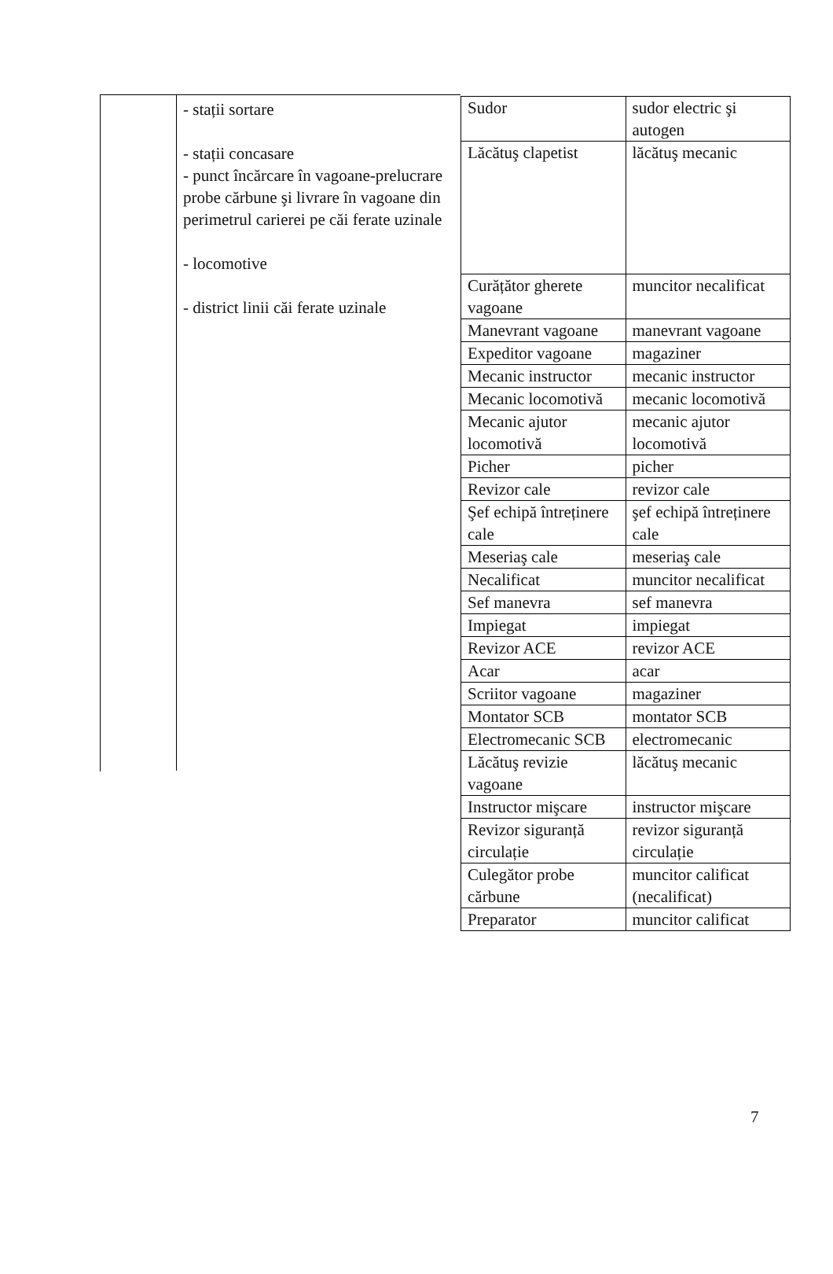- stații sortare
- stații concasare
- punct încărcare în vagoane-prelucrare probe cărbune şi livrare în vagoane din perimetrul carierei pe căi ferate uzinale
- locomotive
- district linii căi ferate uzinale
| Sudor | sudor electric şi autogen |
| Lăcătuş clapetist | lăcătuş mecanic |
| Curățător gherete vagoane | muncitor necalificat |
| Manevrant vagoane | manevrant vagoane |
| Expeditor vagoane | magaziner |
| Mecanic instructor | mecanic instructor |
| Mecanic locomotivă | mecanic locomotivă |
| Mecanic ajutor locomotivă | mecanic ajutor locomotivă |
| Picher | picher |
| Revizor cale | revizor cale |
| Şef echipă întreținere cale | şef echipă întreținere cale |
| Meseriaş cale | meseriaş cale |
| Necalificat | muncitor necalificat |
| Sef manevra | sef manevra |
| Impiegat | impiegat |
| Revizor ACE | revizor ACE |
| Acar | acar |
| Scriitor vagoane | magaziner |
| Montator SCB | montator SCB |
| Electromecanic SCB | electromecanic |
| Lăcătuş revizie vagoane | lăcătuş mecanic |
| Instructor mişcare | instructor mişcare |
| Revizor siguranță circulație | revizor siguranță circulație |
| Culegător probe cărbune | muncitor calificat (necalificat) |
| Preparator | muncitor calificat |
7